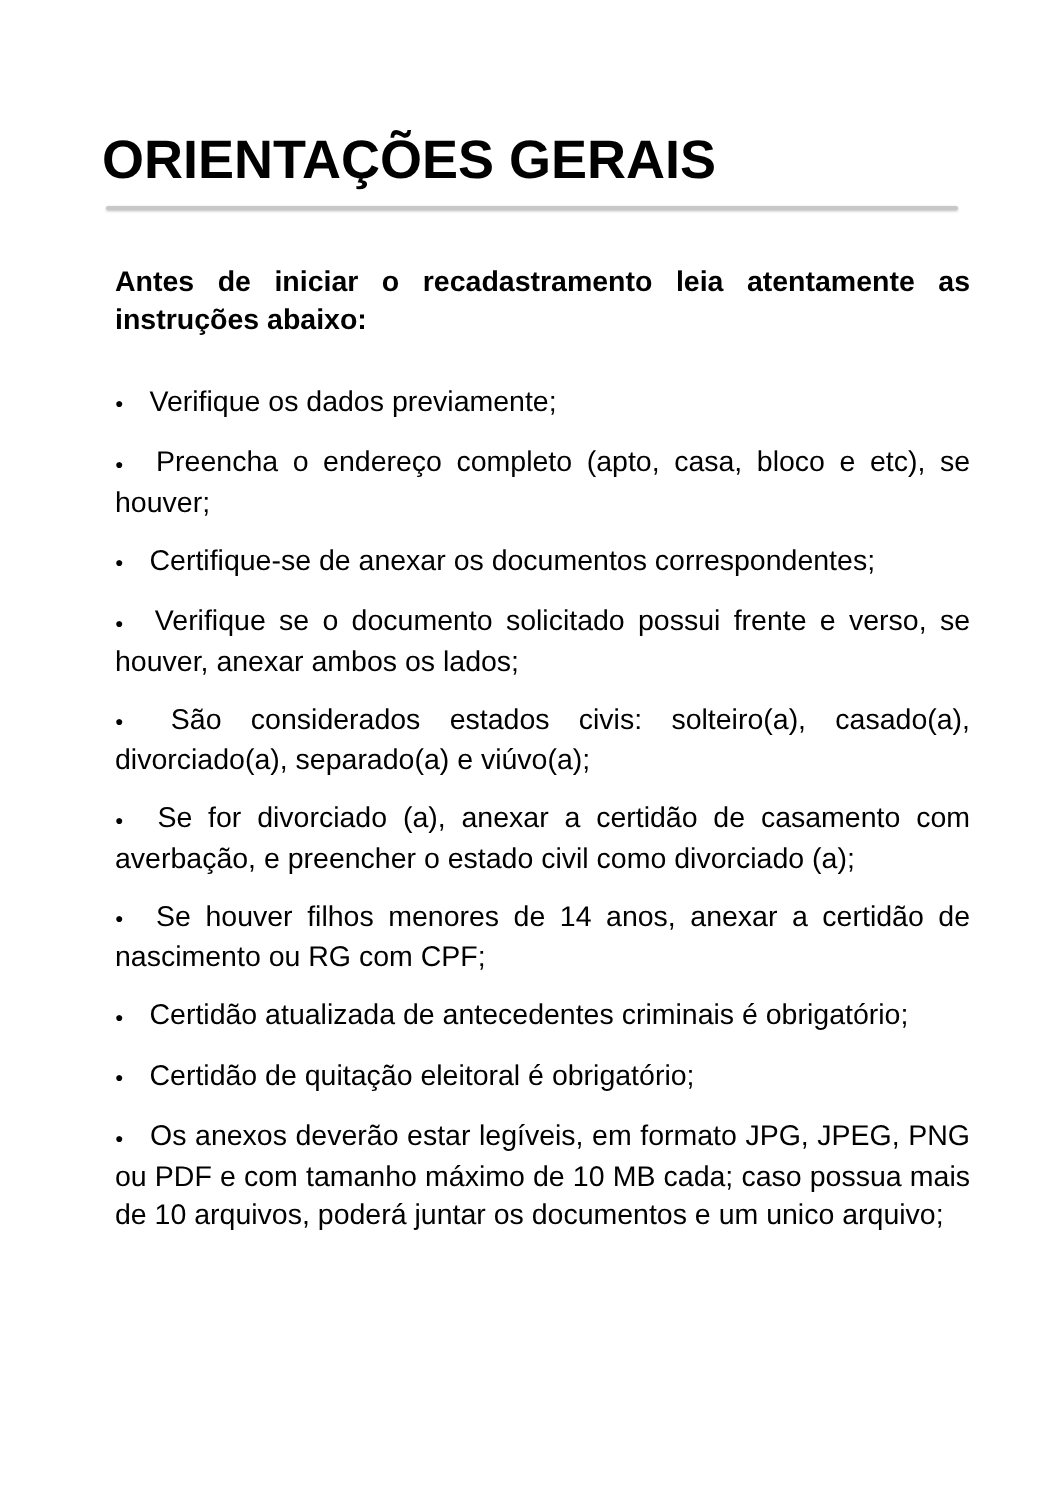ORIENTAÇÕES GERAIS
Antes de iniciar o recadastramento leia atentamente as instruções abaixo:
● Verifique os dados previamente;
● Preencha o endereço completo (apto, casa, bloco e etc), se houver;
● Certifique-se de anexar os documentos correspondentes;
● Verifique se o documento solicitado possui frente e verso, se houver, anexar ambos os lados;
● São considerados estados civis: solteiro(a), casado(a), divorciado(a), separado(a) e viúvo(a);
● Se for divorciado (a), anexar a certidão de casamento com averbação, e preencher o estado civil como divorciado (a);
● Se houver filhos menores de 14 anos, anexar a certidão de nascimento ou RG com CPF;
● Certidão atualizada de antecedentes criminais é obrigatório;
● Certidão de quitação eleitoral é obrigatório;
● Os anexos deverão estar legíveis, em formato JPG, JPEG, PNG ou PDF e com tamanho máximo de 10 MB cada; caso possua mais de 10 arquivos, poderá juntar os documentos e um unico arquivo;